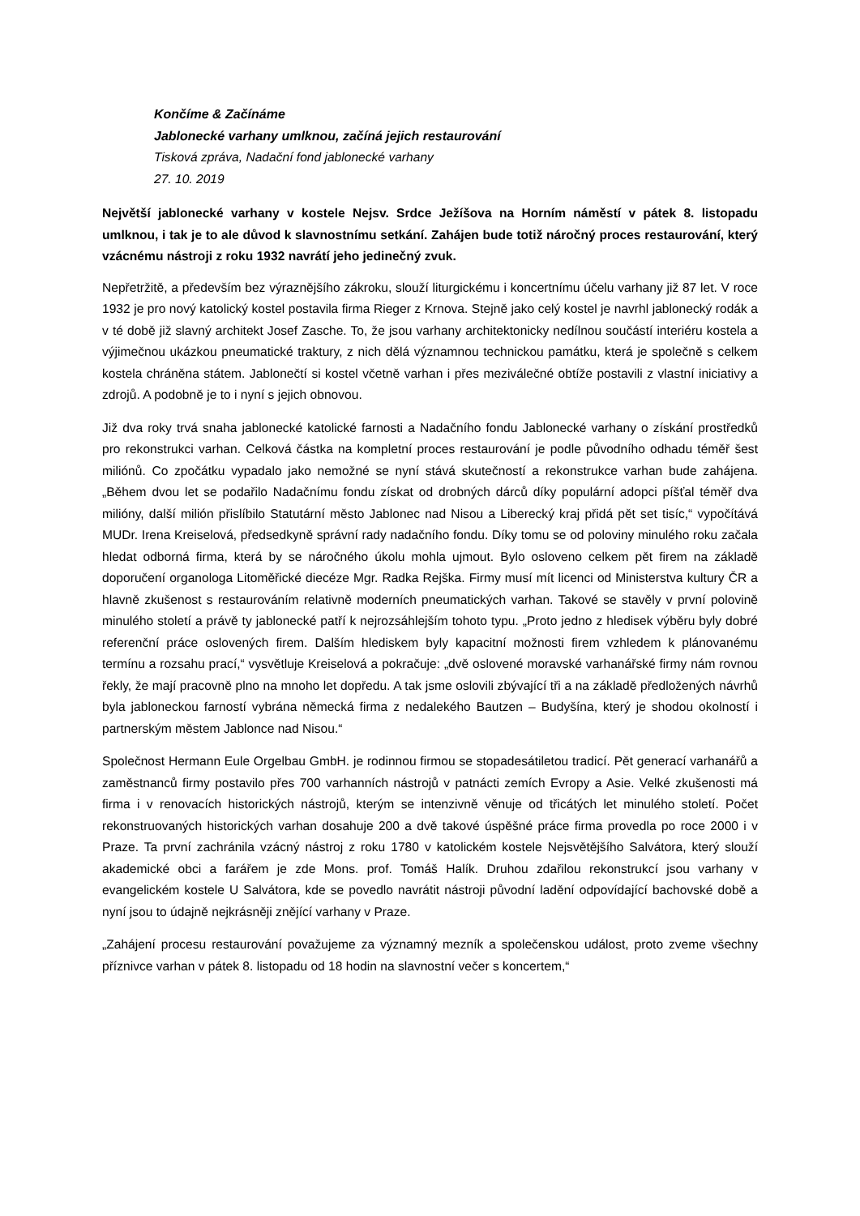Končíme & Začínáme
Jablonecké varhany umlknou, začíná jejich restaurování
Tisková zpráva, Nadační fond jablonecké varhany
27. 10. 2019
Největší jablonecké varhany v kostele Nejsv. Srdce Ježíšova na Horním náměstí v pátek 8. listopadu umlknou, i tak je to ale důvod k slavnostnímu setkání. Zahájen bude totiž náročný proces restaurování, který vzácnému nástroji z roku 1932 navrátí jeho jedinečný zvuk.
Nepřetržitě, a především bez výraznějšího zákroku, slouží liturgickému i koncertnímu účelu varhany již 87 let. V roce 1932 je pro nový katolický kostel postavila firma Rieger z Krnova. Stejně jako celý kostel je navrhl jablonecký rodák a v té době již slavný architekt Josef Zasche. To, že jsou varhany architektonicky nedílnou součástí interiéru kostela a výjimečnou ukázkou pneumatické traktury, z nich dělá významnou technickou památku, která je společně s celkem kostela chráněna státem. Jablonečtí si kostel včetně varhan i přes meziválečné obtíže postavili z vlastní iniciativy a zdrojů. A podobně je to i nyní s jejich obnovou.
Již dva roky trvá snaha jablonecké katolické farnosti a Nadačního fondu Jablonecké varhany o získání prostředků pro rekonstrukci varhan. Celková částka na kompletní proces restaurování je podle původního odhadu téměř šest miliónů. Co zpočátku vypadalo jako nemožné se nyní stává skutečností a rekonstrukce varhan bude zahájena. „Během dvou let se podařilo Nadačnímu fondu získat od drobných dárců díky populární adopci píšťal téměř dva milióny, další milión přislíbilo Statutární město Jablonec nad Nisou a Liberecký kraj přidá pět set tisíc,“ vypočítává MUDr. Irena Kreiselová, předsedkyně správní rady nadačního fondu. Díky tomu se od poloviny minulého roku začala hledat odborná firma, která by se náročného úkolu mohla ujmout. Bylo osloveno celkem pět firem na základě doporučení organologa Litoměřické diecéze Mgr. Radka Rejška. Firmy musí mít licenci od Ministerstva kultury ČR a hlavně zkušenost s restaurováním relativně moderních pneumatických varhan. Takové se stavěly v první polovině minulého století a právě ty jablonecké patří k nejrozsáhlejším tohoto typu. „Proto jedno z hledisek výběru byly dobré referenční práce oslovených firem. Dalším hlediskem byly kapacitní možnosti firem vzhledem k plánovanému termínu a rozsahu prací,“ vysvětluje Kreiselová a pokračuje: „dvě oslovené moravské varhanářské firmy nám rovnou řekly, že mají pracovně plno na mnoho let dopředu. A tak jsme oslovili zbývající tři a na základě předložených návrhů byla jabloneckou farností vybrána německá firma z nedalekého Bautzen – Budyšína, který je shodou okolností i partnerským městem Jablonce nad Nisou.“
Společnost Hermann Eule Orgelbau GmbH. je rodinnou firmou se stopadesátiletou tradicí. Pět generací varhanářů a zaměstnanců firmy postavilo přes 700 varhanních nástrojů v patnácti zemích Evropy a Asie. Velké zkušenosti má firma i v renovacích historických nástrojů, kterým se intenzivně věnuje od třicátých let minulého století. Počet rekonstruovaných historických varhan dosahuje 200 a dvě takové úspěšné práce firma provedla po roce 2000 i v Praze. Ta první zachránila vzácný nástroj z roku 1780 v katolickém kostele Nejsvětějšího Salvátora, který slouží akademické obci a farářem je zde Mons. prof. Tomáš Halík. Druhou zdařilou rekonstrukcí jsou varhany v evangelickém kostele U Salvátora, kde se povedlo navrátit nástroji původní ladění odpovídající bachovské době a nyní jsou to údajně nejkrásněji znějící varhany v Praze.
„Zahájení procesu restaurování považujeme za významný mezník a společenskou událost, proto zveme všechny příznivce varhan v pátek 8. listopadu od 18 hodin na slavnostní večer s koncertem,“